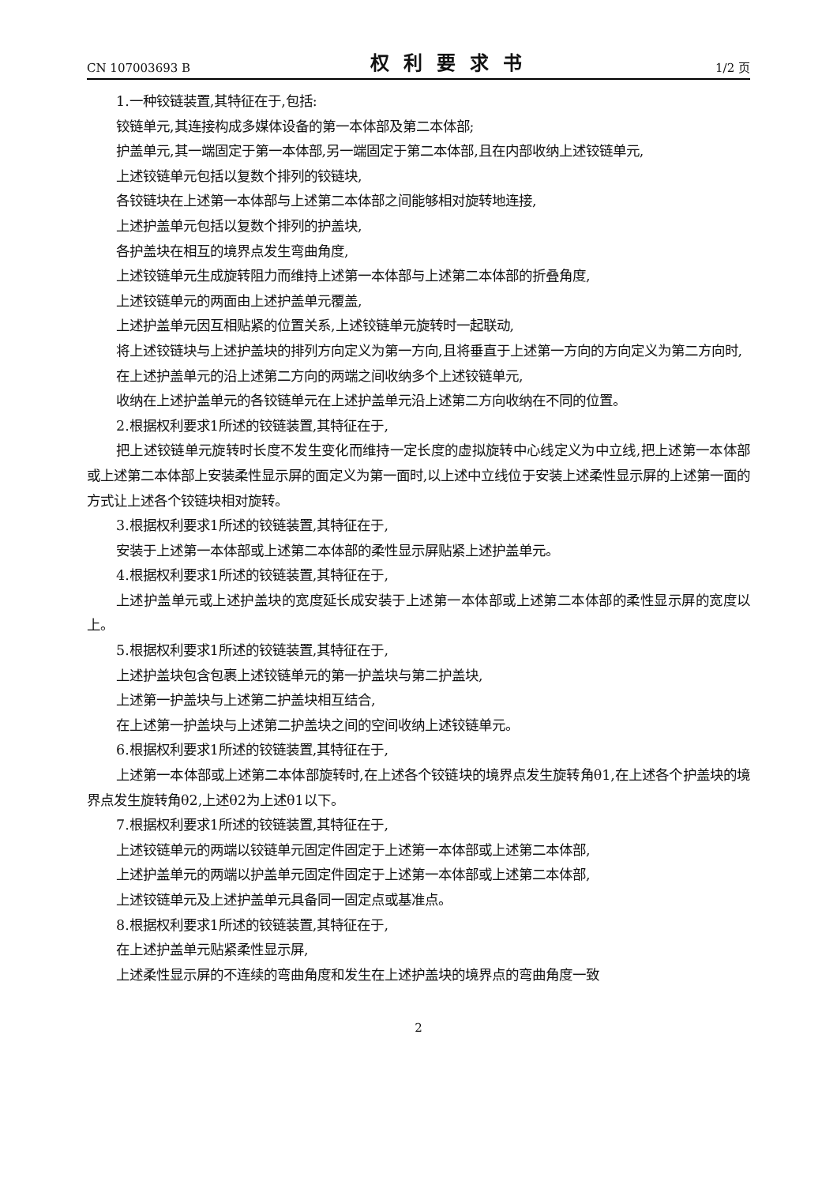CN 107003693 B 权利要求书 1/2 页
1.一种铰链装置,其特征在于,包括:
铰链单元,其连接构成多媒体设备的第一本体部及第二本体部;
护盖单元,其一端固定于第一本体部,另一端固定于第二本体部,且在内部收纳上述铰链单元,
上述铰链单元包括以复数个排列的铰链块,
各铰链块在上述第一本体部与上述第二本体部之间能够相对旋转地连接,
上述护盖单元包括以复数个排列的护盖块,
各护盖块在相互的境界点发生弯曲角度,
上述铰链单元生成旋转阻力而维持上述第一本体部与上述第二本体部的折叠角度,
上述铰链单元的两面由上述护盖单元覆盖,
上述护盖单元因互相贴紧的位置关系,上述铰链单元旋转时一起联动,
将上述铰链块与上述护盖块的排列方向定义为第一方向,且将垂直于上述第一方向的方向定义为第二方向时,
在上述护盖单元的沿上述第二方向的两端之间收纳多个上述铰链单元,
收纳在上述护盖单元的各铰链单元在上述护盖单元沿上述第二方向收纳在不同的位置。
2.根据权利要求1所述的铰链装置,其特征在于,
把上述铰链单元旋转时长度不发生变化而维持一定长度的虚拟旋转中心线定义为中立线,把上述第一本体部或上述第二本体部上安装柔性显示屏的面定义为第一面时,以上述中立线位于安装上述柔性显示屏的上述第一面的方式让上述各个铰链块相对旋转。
3.根据权利要求1所述的铰链装置,其特征在于,
安装于上述第一本体部或上述第二本体部的柔性显示屏贴紧上述护盖单元。
4.根据权利要求1所述的铰链装置,其特征在于,
上述护盖单元或上述护盖块的宽度延长成安装于上述第一本体部或上述第二本体部的柔性显示屏的宽度以上。
5.根据权利要求1所述的铰链装置,其特征在于,
上述护盖块包含包裹上述铰链单元的第一护盖块与第二护盖块,
上述第一护盖块与上述第二护盖块相互结合,
在上述第一护盖块与上述第二护盖块之间的空间收纳上述铰链单元。
6.根据权利要求1所述的铰链装置,其特征在于,
上述第一本体部或上述第二本体部旋转时,在上述各个铰链块的境界点发生旋转角θ1,在上述各个护盖块的境界点发生旋转角θ2,上述θ2为上述θ1以下。
7.根据权利要求1所述的铰链装置,其特征在于,
上述铰链单元的两端以铰链单元固定件固定于上述第一本体部或上述第二本体部,
上述护盖单元的两端以护盖单元固定件固定于上述第一本体部或上述第二本体部,
上述铰链单元及上述护盖单元具备同一固定点或基准点。
8.根据权利要求1所述的铰链装置,其特征在于,
在上述护盖单元贴紧柔性显示屏,
上述柔性显示屏的不连续的弯曲角度和发生在上述护盖块的境界点的弯曲角度一致
2